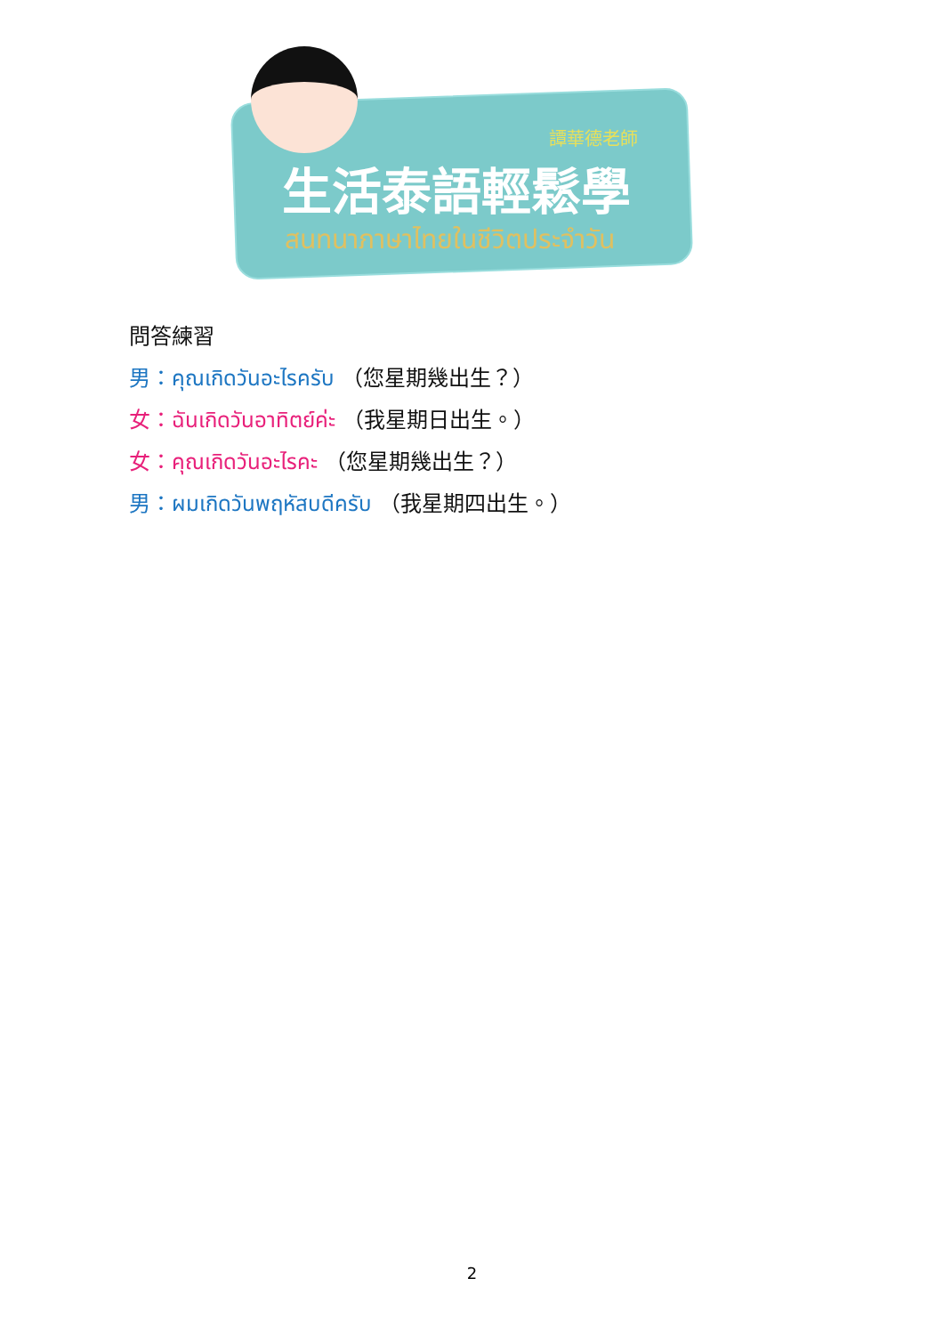譚華德老師
生活泰語輕鬆學
สนทนาภาษาไทยในชีวิตประจำวัน
問答練習
男：คุณเกิดวันอะไรครับ （您星期幾出生？）
女：ฉันเกิดวันอาทิตย์ค่ะ （我星期日出生。）
女：คุณเกิดวันอะไรคะ （您星期幾出生？）
男：ผมเกิดวันพฤหัสบดีครับ （我星期四出生。）
2